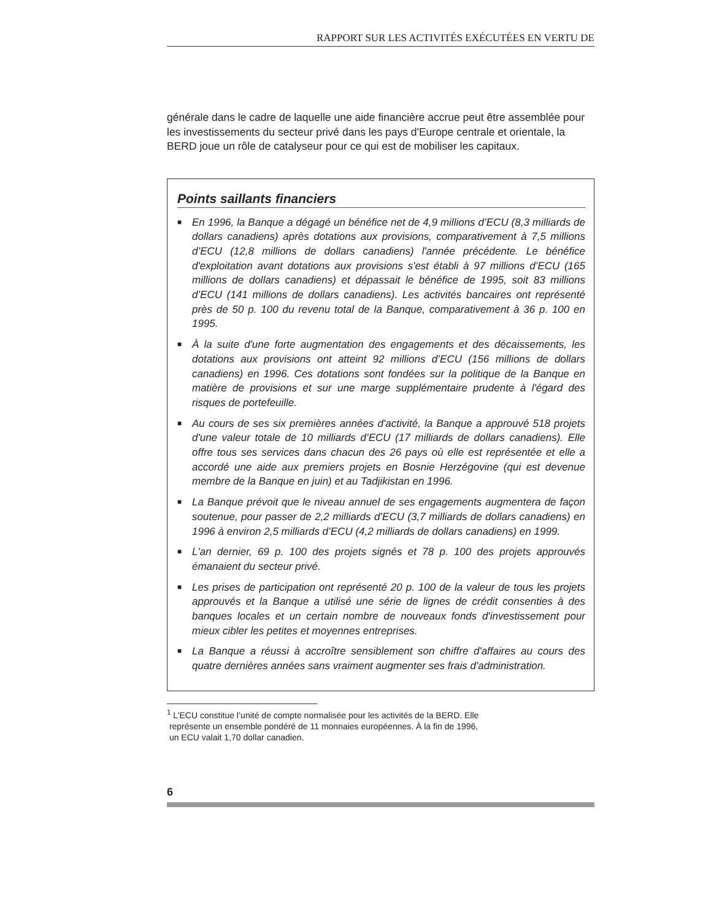RAPPORT SUR LES ACTIVITÉS EXÉCUTÉES EN VERTU DE
générale dans le cadre de laquelle une aide financière accrue peut être assemblée pour les investissements du secteur privé dans les pays d'Europe centrale et orientale, la BERD joue un rôle de catalyseur pour ce qui est de mobiliser les capitaux.
Points saillants financiers
■ En 1996, la Banque a dégagé un bénéfice net de 4,9 millions d’ECU (8,3 milliards de dollars canadiens) après dotations aux provisions, comparativement à 7,5 millions d’ECU (12,8 millions de dollars canadiens) l'année précédente. Le bénéfice d'exploitation avant dotations aux provisions s'est établi à 97 millions d’ECU (165 millions de dollars canadiens) et dépassait le bénéfice de 1995, soit 83 millions d’ECU (141 millions de dollars canadiens). Les activités bancaires ont représenté près de 50 p. 100 du revenu total de la Banque, comparativement à 36 p. 100 en 1995.
■ À la suite d'une forte augmentation des engagements et des décaissements, les dotations aux provisions ont atteint 92 millions d’ECU (156 millions de dollars canadiens) en 1996. Ces dotations sont fondées sur la politique de la Banque en matière de provisions et sur une marge supplémentaire prudente à l'égard des risques de portefeuille.
■ Au cours de ses six premières années d'activité, la Banque a approuvé 518 projets d'une valeur totale de 10 milliards d’ECU (17 milliards de dollars canadiens). Elle offre tous ses services dans chacun des 26 pays où elle est représentée et elle a accordé une aide aux premiers projets en Bosnie Herzégovine (qui est devenue membre de la Banque en juin) et au Tadjikistan en 1996.
■ La Banque prévoit que le niveau annuel de ses engagements augmentera de façon soutenue, pour passer de 2,2 milliards d’ECU (3,7 milliards de dollars canadiens) en 1996 à environ 2,5 milliards d’ECU (4,2 milliards de dollars canadiens) en 1999.
■ L'an dernier, 69 p. 100 des projets signés et 78 p. 100 des projets approuvés émanaient du secteur privé.
■ Les prises de participation ont représenté 20 p. 100 de la valeur de tous les projets approuvés et la Banque a utilisé une série de lignes de crédit consenties à des banques locales et un certain nombre de nouveaux fonds d'investissement pour mieux cibler les petites et moyennes entreprises.
■ La Banque a réussi à accroître sensiblement son chiffre d'affaires au cours des quatre dernières années sans vraiment augmenter ses frais d'administration.
<sup>1</sup> L’ECU constitue l’unité de compte normalisée pour les activités de la BERD. Elle
représente un ensemble pondéré de 11 monnaies européennes. À la fin de 1996,
un ECU valait 1,70 dollar canadien.
6